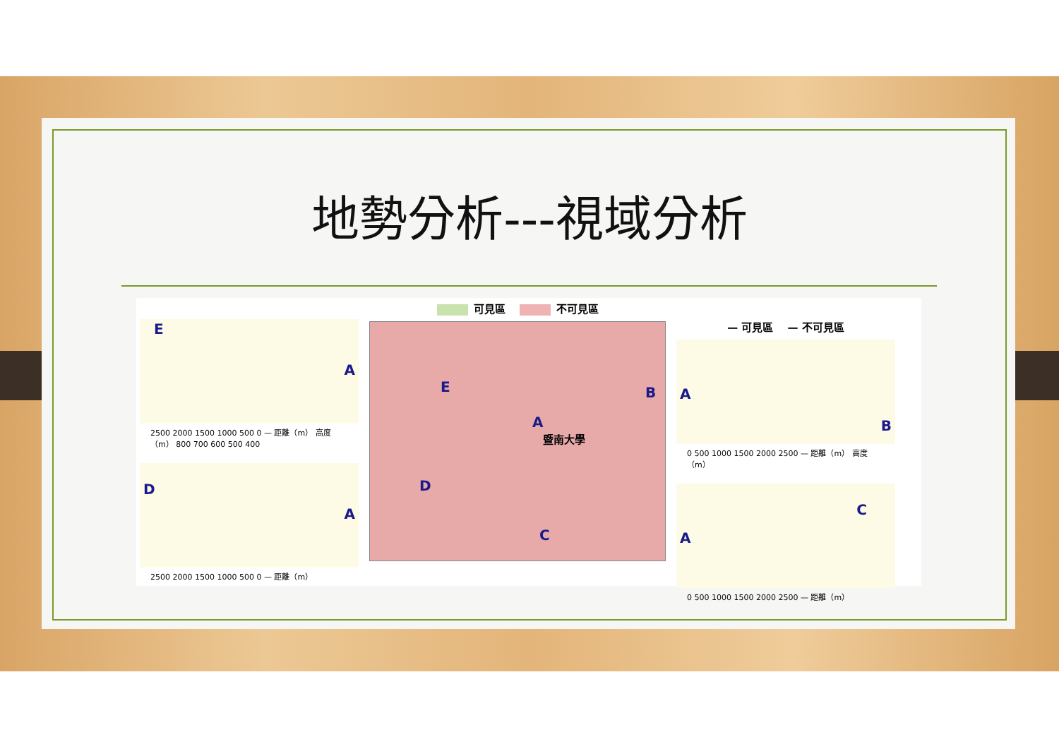地勢分析---視域分析
E
A
2500 2000 1500 1000 500 0 — 距離（m） 高度（m） 800 700 600 500 400
D
A
2500 2000 1500 1000 500 0 — 距離（m）
可見區 不可見區
E B
A
暨南大學
D
C
— 可見區 — 不可見區
A
B
0 500 1000 1500 2000 2500 — 距離（m） 高度（m）
A
C
0 500 1000 1500 2000 2500 — 距離（m）